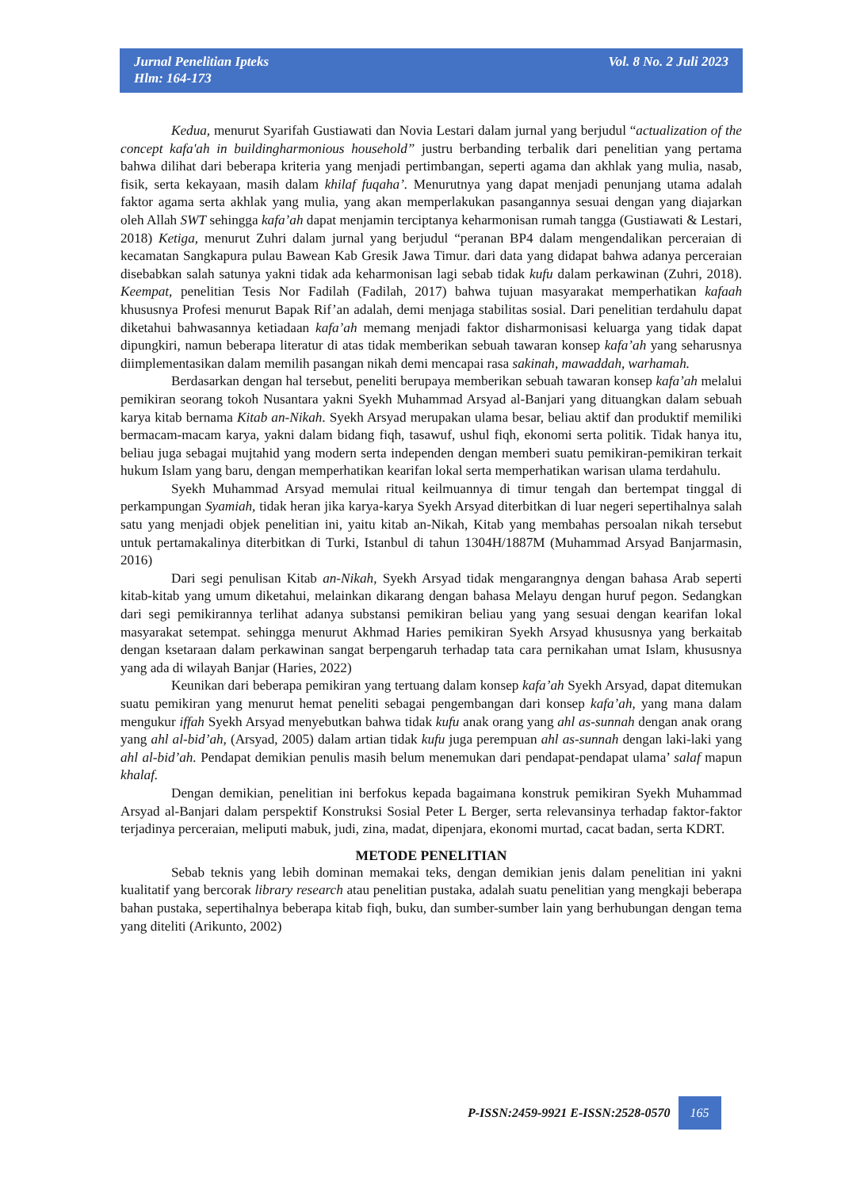Jurnal Penelitian Ipteks
Hlm: 164-173
Vol. 8 No. 2 Juli 2023
Kedua, menurut Syarifah Gustiawati dan Novia Lestari dalam jurnal yang berjudul “actualization of the concept kafa'ah in buildingharmonious household” justru berbanding terbalik dari penelitian yang pertama bahwa dilihat dari beberapa kriteria yang menjadi pertimbangan, seperti agama dan akhlak yang mulia, nasab, fisik, serta kekayaan, masih dalam khilaf fuqaha’. Menurutnya yang dapat menjadi penunjang utama adalah faktor agama serta akhlak yang mulia, yang akan memperlakukan pasangannya sesuai dengan yang diajarkan oleh Allah SWT sehingga kafa’ah dapat menjamin terciptanya keharmonisan rumah tangga (Gustiawati & Lestari, 2018) Ketiga, menurut Zuhri dalam jurnal yang berjudul “peranan BP4 dalam mengendalikan perceraian di kecamatan Sangkapura pulau Bawean Kab Gresik Jawa Timur. dari data yang didapat bahwa adanya perceraian disebabkan salah satunya yakni tidak ada keharmonisan lagi sebab tidak kufu dalam perkawinan (Zuhri, 2018). Keempat, penelitian Tesis Nor Fadilah (Fadilah, 2017) bahwa tujuan masyarakat memperhatikan kafaah khususnya Profesi menurut Bapak Rif’an adalah, demi menjaga stabilitas sosial. Dari penelitian terdahulu dapat diketahui bahwasannya ketiadaan kafa’ah memang menjadi faktor disharmonisasi keluarga yang tidak dapat dipungkiri, namun beberapa literatur di atas tidak memberikan sebuah tawaran konsep kafa’ah yang seharusnya diimplementasikan dalam memilih pasangan nikah demi mencapai rasa sakinah, mawaddah, warhamah.
Berdasarkan dengan hal tersebut, peneliti berupaya memberikan sebuah tawaran konsep kafa’ah melalui pemikiran seorang tokoh Nusantara yakni Syekh Muhammad Arsyad al-Banjari yang dituangkan dalam sebuah karya kitab bernama Kitab an-Nikah. Syekh Arsyad merupakan ulama besar, beliau aktif dan produktif memiliki bermacam-macam karya, yakni dalam bidang fiqh, tasawuf, ushul fiqh, ekonomi serta politik. Tidak hanya itu, beliau juga sebagai mujtahid yang modern serta independen dengan memberi suatu pemikiran-pemikiran terkait hukum Islam yang baru, dengan memperhatikan kearifan lokal serta memperhatikan warisan ulama terdahulu.
Syekh Muhammad Arsyad memulai ritual keilmuannya di timur tengah dan bertempat tinggal di perkampungan Syamiah, tidak heran jika karya-karya Syekh Arsyad diterbitkan di luar negeri sepertihalnya salah satu yang menjadi objek penelitian ini, yaitu kitab an-Nikah, Kitab yang membahas persoalan nikah tersebut untuk pertamakalinya diterbitkan di Turki, Istanbul di tahun 1304H/1887M (Muhammad Arsyad Banjarmasin, 2016)
Dari segi penulisan Kitab an-Nikah, Syekh Arsyad tidak mengarangnya dengan bahasa Arab seperti kitab-kitab yang umum diketahui, melainkan dikarang dengan bahasa Melayu dengan huruf pegon. Sedangkan dari segi pemikirannya terlihat adanya substansi pemikiran beliau yang yang sesuai dengan kearifan lokal masyarakat setempat. sehingga menurut Akhmad Haries pemikiran Syekh Arsyad khususnya yang berkaitab dengan ksetaraan dalam perkawinan sangat berpengaruh terhadap tata cara pernikahan umat Islam, khususnya yang ada di wilayah Banjar (Haries, 2022)
Keunikan dari beberapa pemikiran yang tertuang dalam konsep kafa’ah Syekh Arsyad, dapat ditemukan suatu pemikiran yang menurut hemat peneliti sebagai pengembangan dari konsep kafa’ah, yang mana dalam mengukur iffah Syekh Arsyad menyebutkan bahwa tidak kufu anak orang yang ahl as-sunnah dengan anak orang yang ahl al-bid’ah, (Arsyad, 2005) dalam artian tidak kufu juga perempuan ahl as-sunnah dengan laki-laki yang ahl al-bid’ah. Pendapat demikian penulis masih belum menemukan dari pendapat-pendapat ulama’ salaf mapun khalaf.
Dengan demikian, penelitian ini berfokus kepada bagaimana konstruk pemikiran Syekh Muhammad Arsyad al-Banjari dalam perspektif Konstruksi Sosial Peter L Berger, serta relevansinya terhadap faktor-faktor terjadinya perceraian, meliputi mabuk, judi, zina, madat, dipenjara, ekonomi murtad, cacat badan, serta KDRT.
METODE PENELITIAN
Sebab teknis yang lebih dominan memakai teks, dengan demikian jenis dalam penelitian ini yakni kualitatif yang bercorak library research atau penelitian pustaka, adalah suatu penelitian yang mengkaji beberapa bahan pustaka, sepertihalnya beberapa kitab fiqh, buku, dan sumber-sumber lain yang berhubungan dengan tema yang diteliti (Arikunto, 2002)
P-ISSN:2459-9921 E-ISSN:2528-0570 165